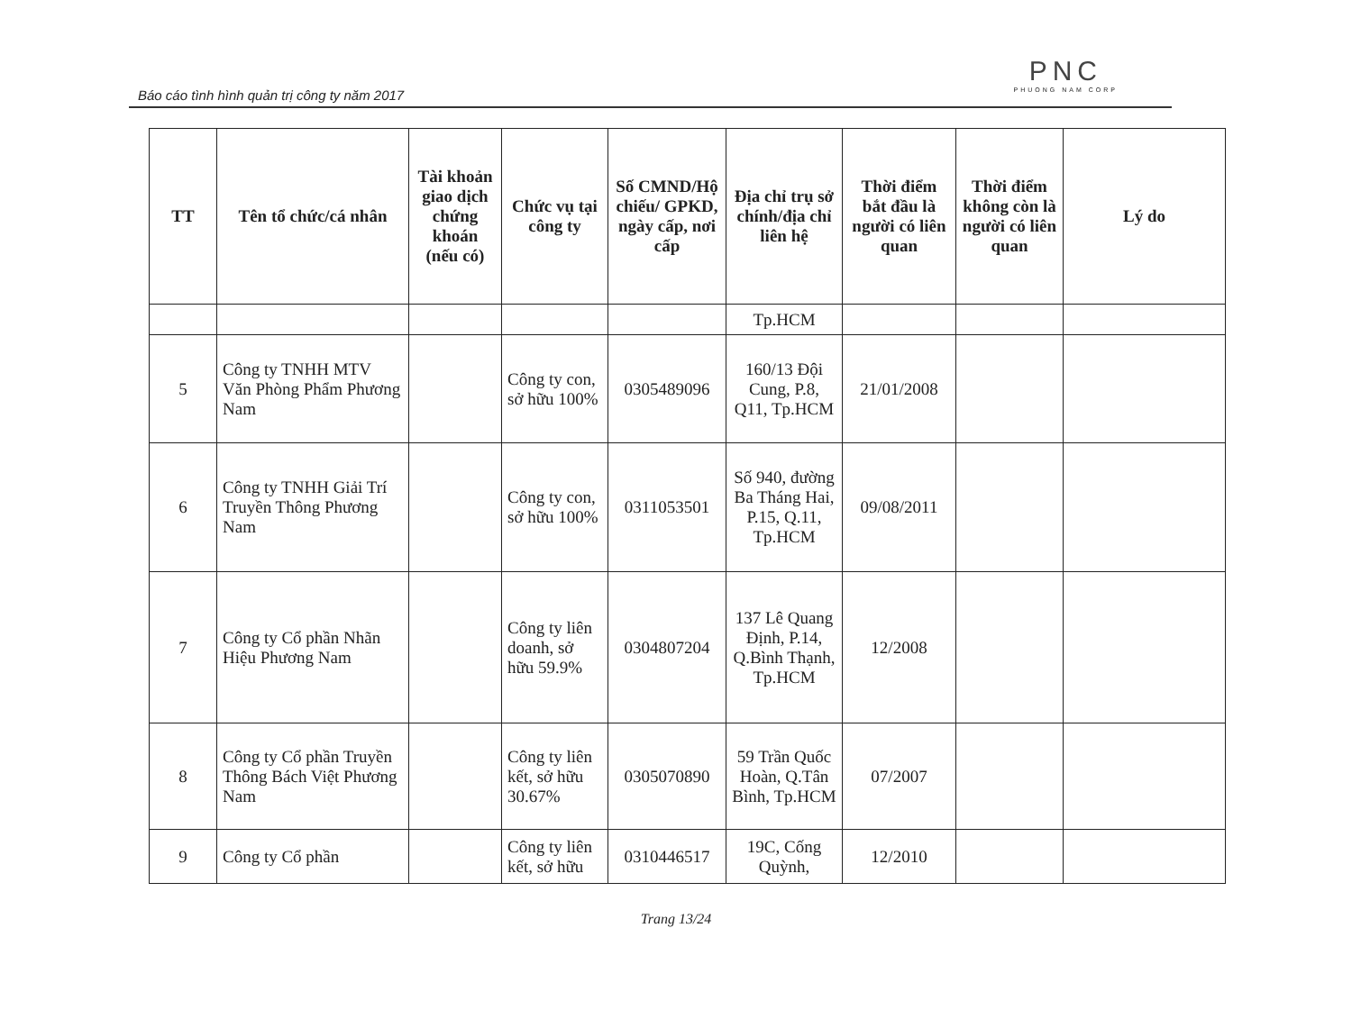Báo cáo tình hình quản trị công ty năm 2017
PNC
PHUONG NAM CORP
| TT | Tên tổ chức/cá nhân | Tài khoản giao dịch chứng khoán (nếu có) | Chức vụ tại công ty | Số CMND/Hộ chiếu/ GPKD, ngày cấp, nơi cấp | Địa chỉ trụ sở chính/địa chỉ liên hệ | Thời điểm bắt đầu là người có liên quan | Thời điểm không còn là người có liên quan | Lý do |
| --- | --- | --- | --- | --- | --- | --- | --- | --- |
| | | | | | Tp.HCM | | | |
| 5 | Công ty TNHH MTV Văn Phòng Phẩm Phương Nam | | Công ty con, sở hữu 100% | 0305489096 | 160/13 Đội Cung, P.8, Q11, Tp.HCM | 21/01/2008 | | |
| 6 | Công ty TNHH Giải Trí Truyền Thông Phương Nam | | Công ty con, sở hữu 100% | 0311053501 | Số 940, đường Ba Tháng Hai, P.15, Q.11, Tp.HCM | 09/08/2011 | | |
| 7 | Công ty Cổ phần Nhãn Hiệu Phương Nam | | Công ty liên doanh, sở hữu 59.9% | 0304807204 | 137 Lê Quang Định, P.14, Q.Bình Thạnh, Tp.HCM | 12/2008 | | |
| 8 | Công ty Cổ phần Truyền Thông Bách Việt Phương Nam | | Công ty liên kết, sở hữu 30.67% | 0305070890 | 59 Trần Quốc Hoàn, Q.Tân Bình, Tp.HCM | 07/2007 | | |
| 9 | Công ty Cổ phần | | Công ty liên kết, sở hữu | 0310446517 | 19C, Cống Quỳnh, | 12/2010 | | |
Trang 13/24